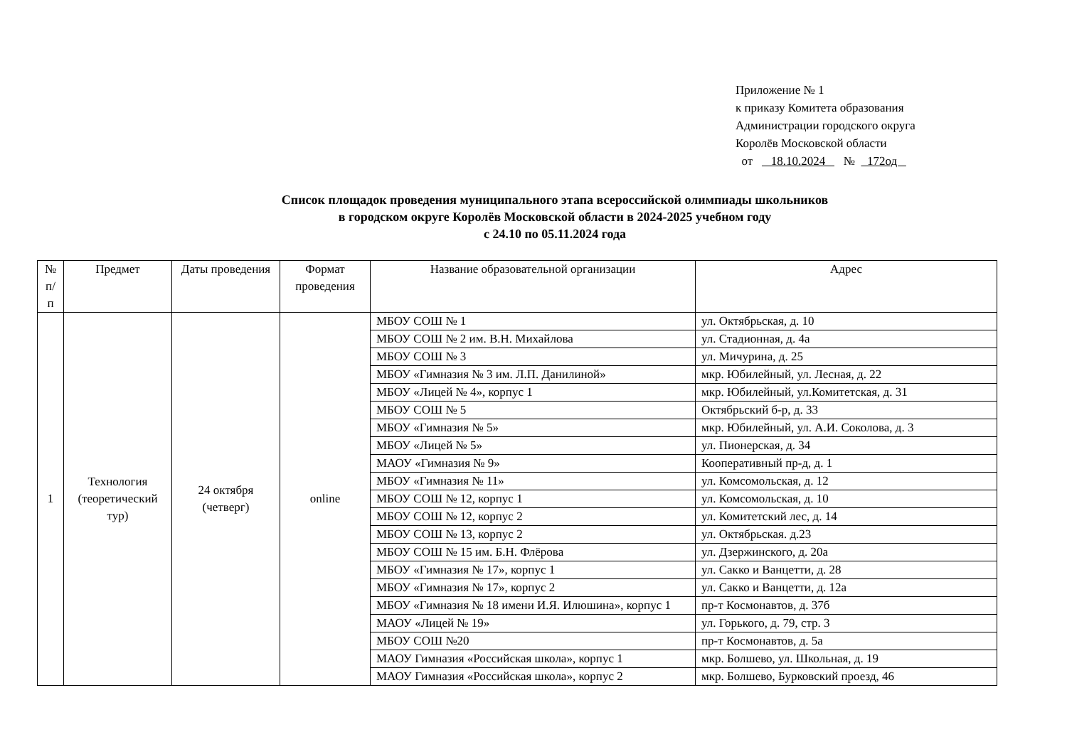Приложение № 1
к приказу Комитета образования
Администрации городского округа
Королёв Московской области
от 18.10.2024 № 172од
Список площадок проведения муниципального этапа всероссийской олимпиады школьников
в городском округе Королёв Московской области в 2024-2025 учебном году
с 24.10 по 05.11.2024 года
| № п/п | Предмет | Даты проведения | Формат проведения | Название образовательной организации | Адрес |
| --- | --- | --- | --- | --- | --- |
| 1 | Технология (теоретический тур) | 24 октября (четверг) | online | МБОУ СОШ № 1 | ул. Октябрьская, д. 10 |
| | | | | МБОУ СОШ № 2 им. В.Н. Михайлова | ул. Стадионная, д. 4а |
| | | | | МБОУ СОШ № 3 | ул. Мичурина, д. 25 |
| | | | | МБОУ «Гимназия № 3 им. Л.П. Данилиной» | мкр. Юбилейный, ул. Лесная, д. 22 |
| | | | | МБОУ «Лицей № 4», корпус 1 | мкр. Юбилейный, ул.Комитетская, д. 31 |
| | | | | МБОУ СОШ № 5 | Октябрьский б-р, д. 33 |
| | | | | МБОУ «Гимназия № 5» | мкр. Юбилейный, ул. А.И. Соколова, д. 3 |
| | | | | МБОУ «Лицей № 5» | ул. Пионерская, д. 34 |
| | | | | МАОУ «Гимназия № 9» | Кооперативный пр-д, д. 1 |
| | | | | МБОУ «Гимназия № 11» | ул. Комсомольская, д. 12 |
| | | | | МБОУ СОШ № 12, корпус 1 | ул. Комсомольская, д. 10 |
| | | | | МБОУ СОШ № 12, корпус 2 | ул. Комитетский лес, д. 14 |
| | | | | МБОУ СОШ № 13, корпус 2 | ул. Октябрьская. д.23 |
| | | | | МБОУ СОШ № 15 им. Б.Н. Флёрова | ул. Дзержинского, д. 20а |
| | | | | МБОУ «Гимназия № 17», корпус 1 | ул. Сакко и Ванцетти, д. 28 |
| | | | | МБОУ «Гимназия № 17», корпус 2 | ул. Сакко и Ванцетти, д. 12а |
| | | | | МБОУ «Гимназия № 18 имени И.Я. Илюшина», корпус 1 | пр-т Космонавтов, д. 37б |
| | | | | МАОУ «Лицей № 19» | ул. Горького, д. 79, стр. 3 |
| | | | | МБОУ СОШ №20 | пр-т Космонавтов, д. 5а |
| | | | | МАОУ Гимназия «Российская школа», корпус 1 | мкр. Болшево, ул. Школьная, д. 19 |
| | | | | МАОУ Гимназия «Российская школа», корпус 2 | мкр. Болшево, Бурковский проезд, 46 |